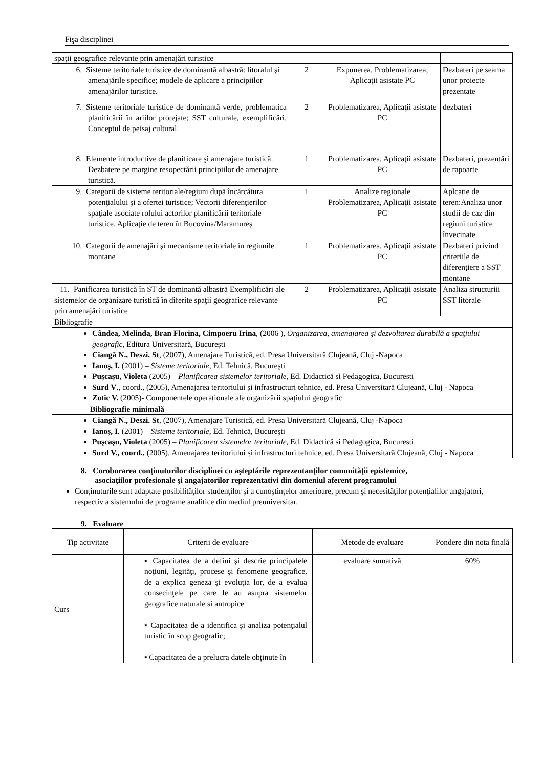Fişa disciplinei
| spaţii geografice relevante prin amenajări turistice | | | |
| 6. Sisteme teritoriale turistice de dominantă albastră: litoralul şi amenajările specifice; modele de aplicare a principiilor amenajărilor turistice. | 2 | Expunerea, Problematizarea, Aplicaţii asistate PC | Dezbateri pe seama unor proiecte prezentate |
| 7. Sisteme teritoriale turistice de dominantă verde, problematica planificării în ariilor protejate; SST culturale, exemplificări. Conceptul de peisaj cultural. | 2 | Problematizarea, Aplicaţii asistate PC | dezbateri |
| 8. Elemente introductive de planificare şi amenajare turistică. Dezbatere pe margine resopectării principiilor de amenajare turistică. | 1 | Problematizarea, Aplicaţii asistate PC | Dezbateri, prezentări de rapoarte |
| 9. Categorii de sisteme teritoriale/regiuni după încărcătura potenţialului şi a ofertei turistice; Vectorii diferenţierilor spaţiale asociate rolului actorilor planificării teritoriale turistice. Aplicație de teren în Bucovina/Maramureș | 1 | Analize regionale Problematizarea, Aplicaţii asistate PC | Aplcație de teren:Analiza unor studii de caz din regiuni turistice învecinate |
| 10. Categorii de amenajări şi mecanisme teritoriale în regiunile montane | 1 | Problematizarea, Aplicaţii asistate PC | Dezbateri privind criteriile de diferențiere a SST montane |
| 11. Panificarea turistică în ST de dominantă albastră Exemplificări ale sistemelor de organizare turistică în diferite spaţii geografice relevante prin amenajări turistice | 2 | Problematizarea, Aplicaţii asistate PC | Analiza structuriii SST litorale |
| Bibliografie | | | |
| Cândea, Melinda, Bran Florina, Cimpoeru Irina , (2006 ), Organizarea, amenajarea şi dezvoltarea durabilă a spaţiului geografic , Editura Universitară, Bucureşti Ciangă N., Deszi. St , (2007), Amenajare Turistică, ed. Presa Universitară Clujeană, Cluj -Napoca Ianoş, I. (2001) – Sisteme teritoriale , Ed. Tehnică, Bucureşti Puşcaşu, Violeta (2005) – Planificarea sistemelor teritoriale , Ed. Didactică si Pedagogica, Bucuresti Surd V ., coord., (2005), Amenajarea teritoriului și infrastructuri tehnice, ed. Presa Universitară Clujeană, Cluj - Napoca Zotic V. (2005)- Componentele operaționale ale organizării spațiului geografic | | | |
| Bibliografie minimală | | | |
| Ciangă N., Deszi. St , (2007), Amenajare Turistică, ed. Presa Universitară Clujeană, Cluj -Napoca Ianoş, I . (2001) – Sisteme teritoriale , Ed. Tehnică, Bucureşti Puşcaşu, Violeta (2005) – Planificarea sistemelor teritoriale , Ed. Didactică si Pedagogica, Bucuresti Surd V., coord., (2005), Amenajarea teritoriului și infrastructuri tehnice, ed. Presa Universitară Clujeană, Cluj - Napoca | | | |
8. Coroborarea conţinuturilor disciplinei cu aşteptările reprezentanţilor comunităţii epistemice,
asociaţiilor profesionale şi angajatorilor reprezentativi din domeniul aferent programului
| Conţinuturile sunt adaptate posibilităţilor studenţilor şi a cunoştinţelor anterioare, precum şi necesităţilor potenţialilor angajatori, respectiv a sistemului de programe analitice din mediul preuniversitar. |
9. Evaluare
| Tip activitate | Criterii de evaluare | Metode de evaluare | Pondere din nota finală |
| Curs | ▪ Capacitatea de a defini şi descrie principalele noţiuni, legităţi, procese şi fenomene geografice, de a explica geneza şi evoluţia lor, de a evalua consecinţele pe care le au asupra sistemelor geografice naturale si antropice ▪ Capacitatea de a identifica şi analiza potenţialul turistic în scop geografic; ▪ Capacitatea de a prelucra datele obținute în | evaluare sumativă | 60% |